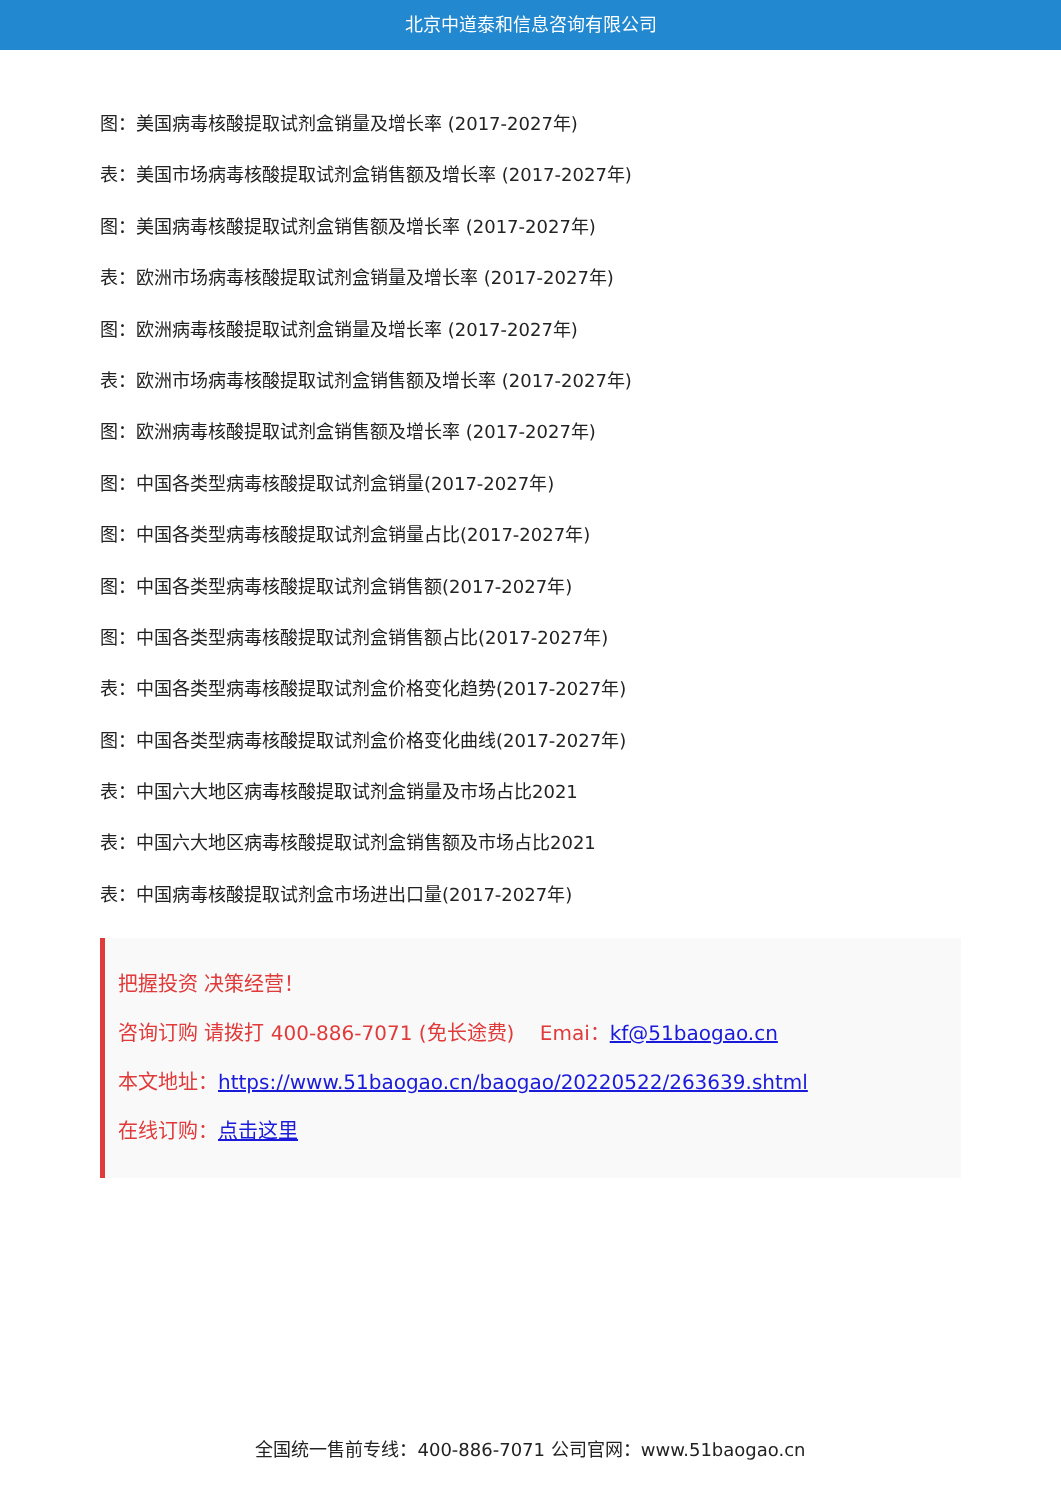北京中道泰和信息咨询有限公司
图：美国病毒核酸提取试剂盒销量及增长率 (2017-2027年)
表：美国市场病毒核酸提取试剂盒销售额及增长率 (2017-2027年)
图：美国病毒核酸提取试剂盒销售额及增长率 (2017-2027年)
表：欧洲市场病毒核酸提取试剂盒销量及增长率 (2017-2027年)
图：欧洲病毒核酸提取试剂盒销量及增长率 (2017-2027年)
表：欧洲市场病毒核酸提取试剂盒销售额及增长率 (2017-2027年)
图：欧洲病毒核酸提取试剂盒销售额及增长率 (2017-2027年)
图：中国各类型病毒核酸提取试剂盒销量(2017-2027年)
图：中国各类型病毒核酸提取试剂盒销量占比(2017-2027年)
图：中国各类型病毒核酸提取试剂盒销售额(2017-2027年)
图：中国各类型病毒核酸提取试剂盒销售额占比(2017-2027年)
表：中国各类型病毒核酸提取试剂盒价格变化趋势(2017-2027年)
图：中国各类型病毒核酸提取试剂盒价格变化曲线(2017-2027年)
表：中国六大地区病毒核酸提取试剂盒销量及市场占比2021
表：中国六大地区病毒核酸提取试剂盒销售额及市场占比2021
表：中国病毒核酸提取试剂盒市场进出口量(2017-2027年)
把握投资 决策经营！
咨询订购 请拨打 400-886-7071 (免长途费) Emai：kf@51baogao.cn
本文地址：https://www.51baogao.cn/baogao/20220522/263639.shtml
在线订购：点击这里
全国统一售前专线：400-886-7071 公司官网：www.51baogao.cn